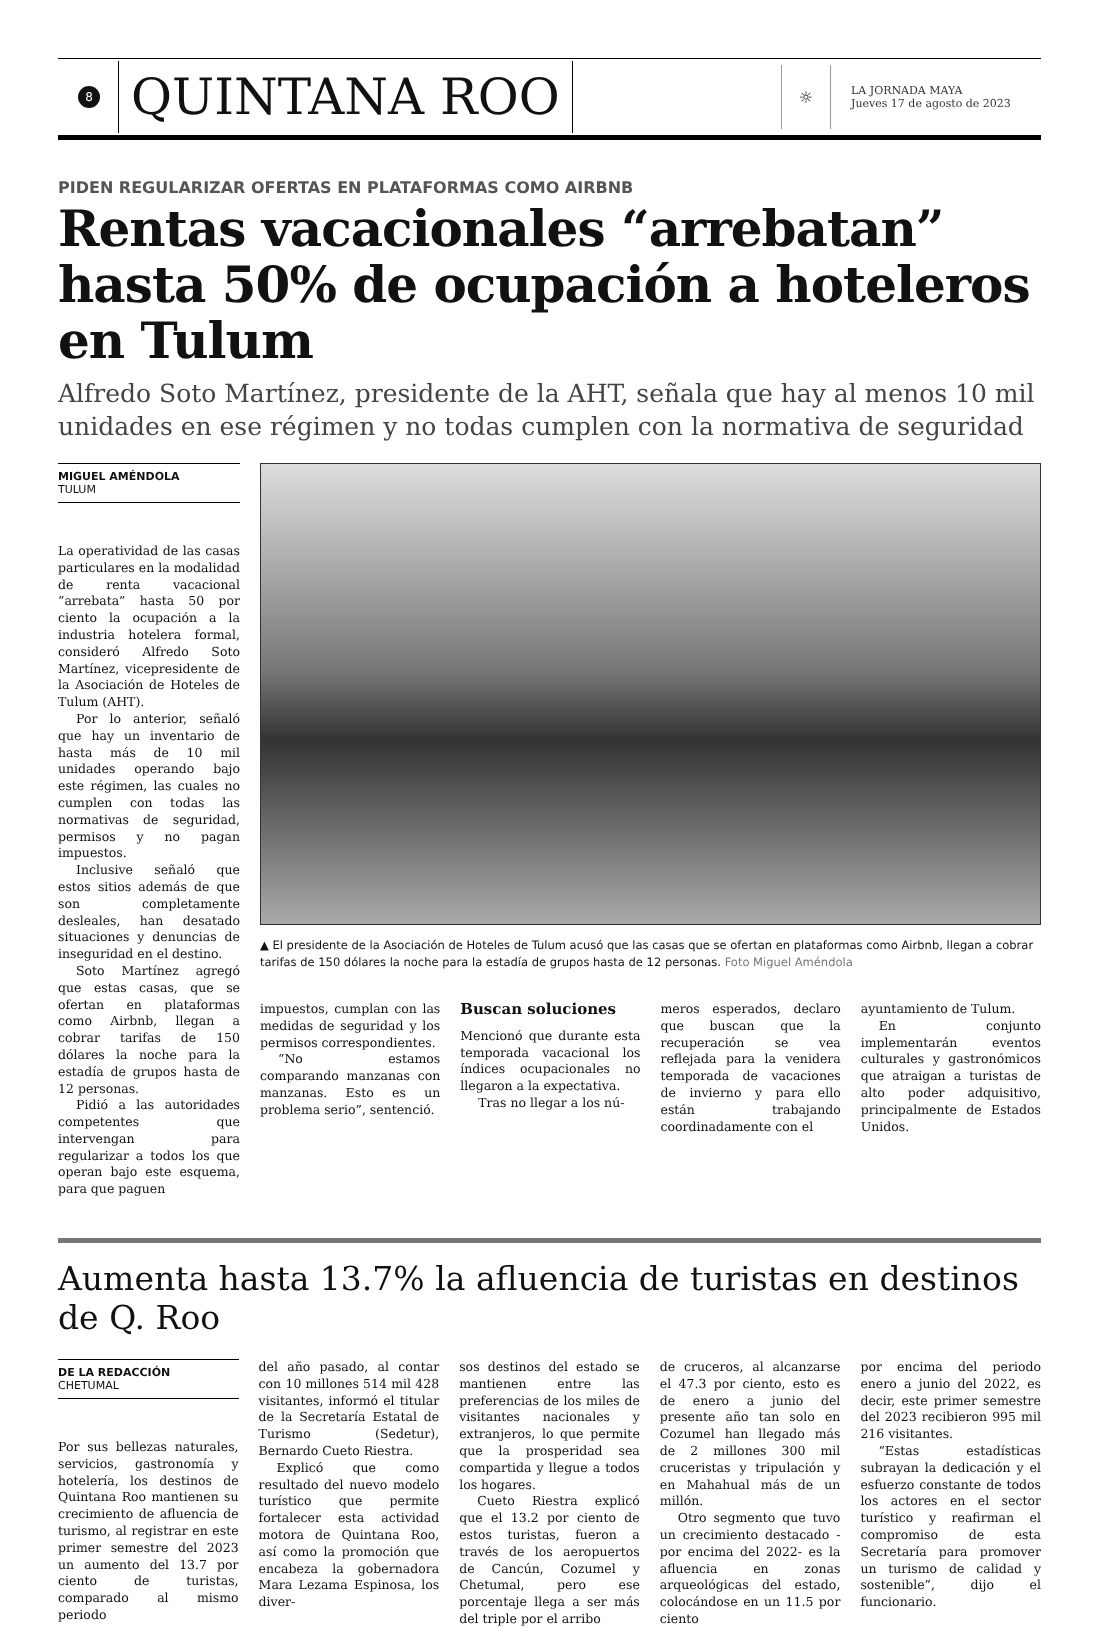8
QUINTANA ROO
☼
LA JORNADA MAYA
Jueves 17 de agosto de 2023
PIDEN REGULARIZAR OFERTAS EN PLATAFORMAS COMO AIRBNB
Rentas vacacionales “arrebatan” hasta 50% de ocupación a hoteleros en Tulum
Alfredo Soto Martínez, presidente de la AHT, señala que hay al menos 10 mil unidades en ese régimen y no todas cumplen con la normativa de seguridad
MIGUEL AMÉNDOLA
TULUM
La operatividad de las casas particulares en la modalidad de renta vacacional “arrebata” hasta 50 por ciento la ocupación a la industria hotelera formal, consideró Alfredo Soto Martínez, vicepresidente de la Asociación de Hoteles de Tulum (AHT).
Por lo anterior, señaló que hay un inventario de hasta más de 10 mil unidades operando bajo este régimen, las cuales no cumplen con todas las normativas de seguridad, permisos y no pagan impuestos.
Inclusive señaló que estos sitios además de que son completamente desleales, han desatado situaciones y denuncias de inseguridad en el destino.
Soto Martínez agregó que estas casas, que se ofertan en plataformas como Airbnb, llegan a cobrar tarifas de 150 dólares la noche para la estadía de grupos hasta de 12 personas.
Pidió a las autoridades competentes que intervengan para regularizar a todos los que operan bajo este esquema, para que paguen
▲ El presidente de la Asociación de Hoteles de Tulum acusó que las casas que se ofertan en plataformas como Airbnb, llegan a cobrar tarifas de 150 dólares la noche para la estadía de grupos hasta de 12 personas. Foto Miguel Améndola
impuestos, cumplan con las medidas de seguridad y los permisos correspondientes.
“No estamos comparando manzanas con manzanas. Esto es un problema serio”, sentenció.
Buscan soluciones
Mencionó que durante esta temporada vacacional los índices ocupacionales no llegaron a la expectativa.
Tras no llegar a los nú-
meros esperados, declaro que buscan que la recuperación se vea reflejada para la venidera temporada de vacaciones de invierno y para ello están trabajando coordinadamente con el
ayuntamiento de Tulum.
En conjunto implementarán eventos culturales y gastronómicos que atraigan a turistas de alto poder adquisitivo, principalmente de Estados Unidos.
Aumenta hasta 13.7% la afluencia de turistas en destinos de Q. Roo
DE LA REDACCIÓN
CHETUMAL
Por sus bellezas naturales, servicios, gastronomía y hotelería, los destinos de Quintana Roo mantienen su crecimiento de afluencia de turismo, al registrar en este primer semestre del 2023 un aumento del 13.7 por ciento de turistas, comparado al mismo periodo
del año pasado, al contar con 10 millones 514 mil 428 visitantes, informó el titular de la Secretaría Estatal de Turismo (Sedetur), Bernardo Cueto Riestra.
Explicó que como resultado del nuevo modelo turístico que permite fortalecer esta actividad motora de Quintana Roo, así como la promoción que encabeza la gobernadora Mara Lezama Espinosa, los diver-
sos destinos del estado se mantienen entre las preferencias de los miles de visitantes nacionales y extranjeros, lo que permite que la prosperidad sea compartida y llegue a todos los hogares.
Cueto Riestra explicó que el 13.2 por ciento de estos turistas, fueron a través de los aeropuertos de Cancún, Cozumel y Chetumal, pero ese porcentaje llega a ser más del triple por el arribo
de cruceros, al alcanzarse el 47.3 por ciento, esto es de enero a junio del presente año tan solo en Cozumel han llegado más de 2 millones 300 mil cruceristas y tripulación y en Mahahual más de un millón.
Otro segmento que tuvo un crecimiento destacado -por encima del 2022- es la afluencia en zonas arqueológicas del estado, colocándose en un 11.5 por ciento
por encima del periodo enero a junio del 2022, es decir, este primer semestre del 2023 recibieron 995 mil 216 visitantes.
“Estas estadísticas subrayan la dedicación y el esfuerzo constante de todos los actores en el sector turístico y reafirman el compromiso de esta Secretaría para promover un turismo de calidad y sostenible”, dijo el funcionario.